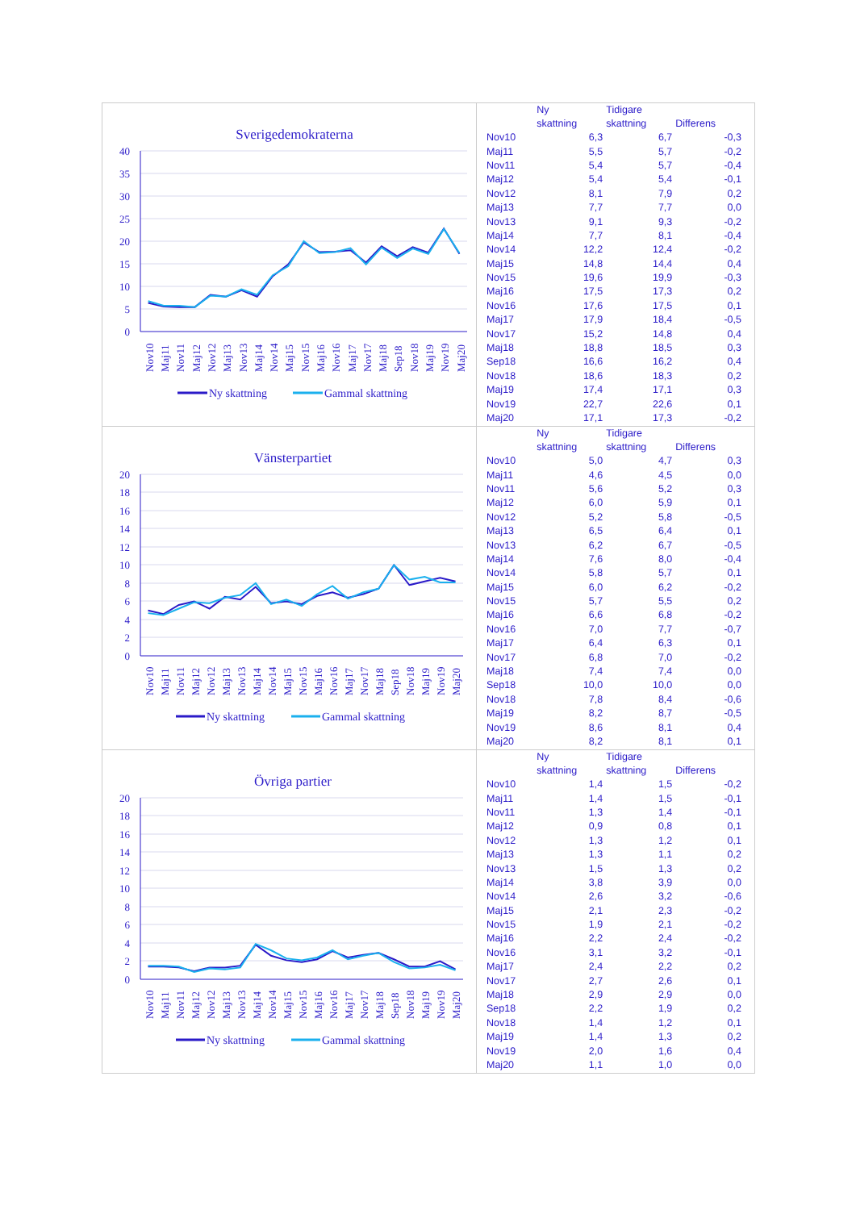Sverigedemokraterna
40
35
30
25
20
15
10
5
0
Nov10
Maj11
Nov11
Maj12
Nov12
Maj13
Nov13
Maj14
Nov14
Maj15
Nov15
Maj16
Nov16
Maj17
Nov17
Maj18
Sep18
Nov18
Maj19
Nov19
Maj20
Ny skattning
Gammal skattning
| | Ny skattning | Tidigare skattning | Differens |
| --- | --- | --- | --- |
| Nov10 | 6,3 | 6,7 | -0,3 |
| Maj11 | 5,5 | 5,7 | -0,2 |
| Nov11 | 5,4 | 5,7 | -0,4 |
| Maj12 | 5,4 | 5,4 | -0,1 |
| Nov12 | 8,1 | 7,9 | 0,2 |
| Maj13 | 7,7 | 7,7 | 0,0 |
| Nov13 | 9,1 | 9,3 | -0,2 |
| Maj14 | 7,7 | 8,1 | -0,4 |
| Nov14 | 12,2 | 12,4 | -0,2 |
| Maj15 | 14,8 | 14,4 | 0,4 |
| Nov15 | 19,6 | 19,9 | -0,3 |
| Maj16 | 17,5 | 17,3 | 0,2 |
| Nov16 | 17,6 | 17,5 | 0,1 |
| Maj17 | 17,9 | 18,4 | -0,5 |
| Nov17 | 15,2 | 14,8 | 0,4 |
| Maj18 | 18,8 | 18,5 | 0,3 |
| Sep18 | 16,6 | 16,2 | 0,4 |
| Nov18 | 18,6 | 18,3 | 0,2 |
| Maj19 | 17,4 | 17,1 | 0,3 |
| Nov19 | 22,7 | 22,6 | 0,1 |
| Maj20 | 17,1 | 17,3 | -0,2 |
Vänsterpartiet
20
18
16
14
12
10
8
6
4
2
0
Nov10
Maj11
Nov11
Maj12
Nov12
Maj13
Nov13
Maj14
Nov14
Maj15
Nov15
Maj16
Nov16
Maj17
Nov17
Maj18
Sep18
Nov18
Maj19
Nov19
Maj20
Ny skattning
Gammal skattning
| | Ny skattning | Tidigare skattning | Differens |
| --- | --- | --- | --- |
| Nov10 | 5,0 | 4,7 | 0,3 |
| Maj11 | 4,6 | 4,5 | 0,0 |
| Nov11 | 5,6 | 5,2 | 0,3 |
| Maj12 | 6,0 | 5,9 | 0,1 |
| Nov12 | 5,2 | 5,8 | -0,5 |
| Maj13 | 6,5 | 6,4 | 0,1 |
| Nov13 | 6,2 | 6,7 | -0,5 |
| Maj14 | 7,6 | 8,0 | -0,4 |
| Nov14 | 5,8 | 5,7 | 0,1 |
| Maj15 | 6,0 | 6,2 | -0,2 |
| Nov15 | 5,7 | 5,5 | 0,2 |
| Maj16 | 6,6 | 6,8 | -0,2 |
| Nov16 | 7,0 | 7,7 | -0,7 |
| Maj17 | 6,4 | 6,3 | 0,1 |
| Nov17 | 6,8 | 7,0 | -0,2 |
| Maj18 | 7,4 | 7,4 | 0,0 |
| Sep18 | 10,0 | 10,0 | 0,0 |
| Nov18 | 7,8 | 8,4 | -0,6 |
| Maj19 | 8,2 | 8,7 | -0,5 |
| Nov19 | 8,6 | 8,1 | 0,4 |
| Maj20 | 8,2 | 8,1 | 0,1 |
Övriga partier
20
18
16
14
12
10
8
6
4
2
0
Nov10
Maj11
Nov11
Maj12
Nov12
Maj13
Nov13
Maj14
Nov14
Maj15
Nov15
Maj16
Nov16
Maj17
Nov17
Maj18
Sep18
Nov18
Maj19
Nov19
Maj20
Ny skattning
Gammal skattning
| | Ny skattning | Tidigare skattning | Differens |
| --- | --- | --- | --- |
| Nov10 | 1,4 | 1,5 | -0,2 |
| Maj11 | 1,4 | 1,5 | -0,1 |
| Nov11 | 1,3 | 1,4 | -0,1 |
| Maj12 | 0,9 | 0,8 | 0,1 |
| Nov12 | 1,3 | 1,2 | 0,1 |
| Maj13 | 1,3 | 1,1 | 0,2 |
| Nov13 | 1,5 | 1,3 | 0,2 |
| Maj14 | 3,8 | 3,9 | 0,0 |
| Nov14 | 2,6 | 3,2 | -0,6 |
| Maj15 | 2,1 | 2,3 | -0,2 |
| Nov15 | 1,9 | 2,1 | -0,2 |
| Maj16 | 2,2 | 2,4 | -0,2 |
| Nov16 | 3,1 | 3,2 | -0,1 |
| Maj17 | 2,4 | 2,2 | 0,2 |
| Nov17 | 2,7 | 2,6 | 0,1 |
| Maj18 | 2,9 | 2,9 | 0,0 |
| Sep18 | 2,2 | 1,9 | 0,2 |
| Nov18 | 1,4 | 1,2 | 0,1 |
| Maj19 | 1,4 | 1,3 | 0,2 |
| Nov19 | 2,0 | 1,6 | 0,4 |
| Maj20 | 1,1 | 1,0 | 0,0 |